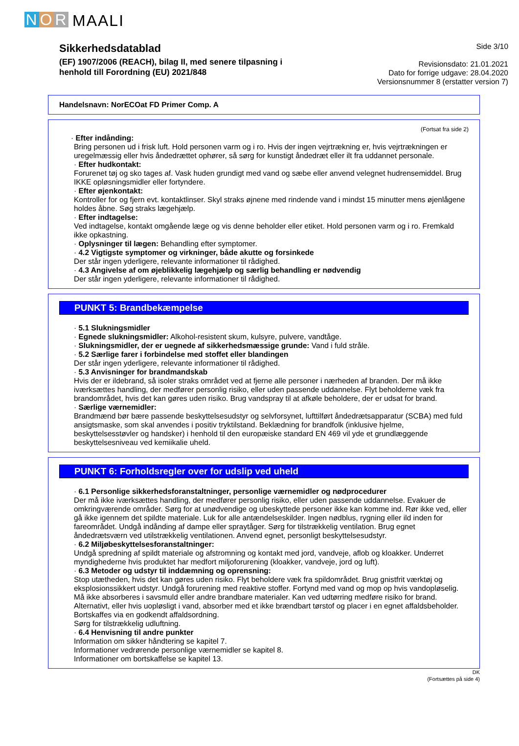N O R MAALI
Sikkerhedsdatablad
(EF) 1907/2006 (REACH), bilag II, med senere tilpasning i
henhold till Forordning (EU) 2021/848
Side 3/10
Revisionsdato: 21.01.2021
Dato for forrige udgave: 28.04.2020
Versionsnummer 8 (erstatter version 7)
Handelsnavn: NorECOat FD Primer Comp. A
(Fortsat fra side 2)
· Efter indånding:
Bring personen ud i frisk luft. Hold personen varm og i ro. Hvis der ingen vejrtrækning er, hvis vejrtrækningen er uregelmæssig eller hvis åndedrættet ophører, så sørg for kunstigt åndedræt eller ilt fra uddannet personale.
· Efter hudkontakt:
Forurenet tøj og sko tages af. Vask huden grundigt med vand og sæbe eller anvend velegnet hudrensemiddel. Brug IKKE opløsningsmidler eller fortyndere.
· Efter øjenkontakt:
Kontroller for og fjern evt. kontaktlinser. Skyl straks øjnene med rindende vand i mindst 15 minutter mens øjenlågene holdes åbne. Søg straks lægehjælp.
· Efter indtagelse:
Ved indtagelse, kontakt omgående læge og vis denne beholder eller etiket. Hold personen varm og i ro. Fremkald ikke opkastning.
· Oplysninger til lægen: Behandling efter symptomer.
· 4.2 Vigtigste symptomer og virkninger, både akutte og forsinkede
Der står ingen yderligere, relevante informationer til rådighed.
· 4.3 Angivelse af om øjeblikkelig lægehjælp og særlig behandling er nødvendig
Der står ingen yderligere, relevante informationer til rådighed.
PUNKT 5: Brandbekæmpelse
· 5.1 Slukningsmidler
· Egnede slukningsmidler: Alkohol-resistent skum, kulsyre, pulvere, vandtåge.
· Slukningsmidler, der er uegnede af sikkerhedsmæssige grunde: Vand i fuld stråle.
· 5.2 Særlige farer i forbindelse med stoffet eller blandingen
Der står ingen yderligere, relevante informationer til rådighed.
· 5.3 Anvisninger for brandmandskab
Hvis der er ildebrand, så isoler straks området ved at fjerne alle personer i nærheden af branden. Der må ikke iværksættes handling, der medfører personlig risiko, eller uden passende uddannelse. Flyt beholderne væk fra brandområdet, hvis det kan gøres uden risiko. Brug vandspray til at afkøle beholdere, der er udsat for brand.
· Særlige værnemidler:
Brandmænd bør bære passende beskyttelsesudstyr og selvforsynet, lufttilført åndedrætsapparatur (SCBA) med fuld ansigtsmaske, som skal anvendes i positiv tryktilstand. Beklædning for brandfolk (inklusive hjelme, beskyttelsesstøvler og handsker) i henhold til den europæiske standard EN 469 vil yde et grundlæggende beskyttelsesniveau ved kemiikalie uheld.
PUNKT 6: Forholdsregler over for udslip ved uheld
· 6.1 Personlige sikkerhedsforanstaltninger, personlige værnemidler og nødprocedurer
Der må ikke iværksættes handling, der medfører personlig risiko, eller uden passende uddannelse. Evakuer de omkringværende områder. Sørg for at unødvendige og ubeskyttede personer ikke kan komme ind. Rør ikke ved, eller gå ikke igennem det spildte materiale. Luk for alle antændelseskilder. Ingen nødblus, rygning eller ild inden for fareområdet. Undgå indånding af dampe eller spraytåger. Sørg for tilstrækkelig ventilation. Brug egnet åndedrætsværn ved utilstrækkelig ventilationen. Anvend egnet, personligt beskyttelsesudstyr.
· 6.2 Miljøbeskyttelsesforanstaltninger:
Undgå spredning af spildt materiale og afstromning og kontakt med jord, vandveje, aflob og kloakker. Underret myndighederne hvis produktet har medfort miljoforurening (kloakker, vandveje, jord og luft).
· 6.3 Metoder og udstyr til inddæmning og oprensning:
Stop utætheden, hvis det kan gøres uden risiko. Flyt beholdere væk fra spildområdet. Brug gnistfrit værktøj og eksplosionssikkert udstyr. Undgå forurening med reaktive stoffer. Fortynd med vand og mop op hvis vandopløselig. Må ikke absorberes i savsmuld eller andre brandbare materialer. Kan ved udtørring medføre risiko for brand. Alternativt, eller hvis uopløsligt i vand, absorber med et ikke brændbart tørstof og placer i en egnet affaldsbeholder. Bortskaffes via en godkendt affaldsordning.
Sørg for tilstrækkelig udluftning.
· 6.4 Henvisning til andre punkter
Information om sikker håndtering se kapitel 7.
Informationer vedrørende personlige værnemidler se kapitel 8.
Informationer om bortskaffelse se kapitel 13.
DK
(Fortsættes på side 4)